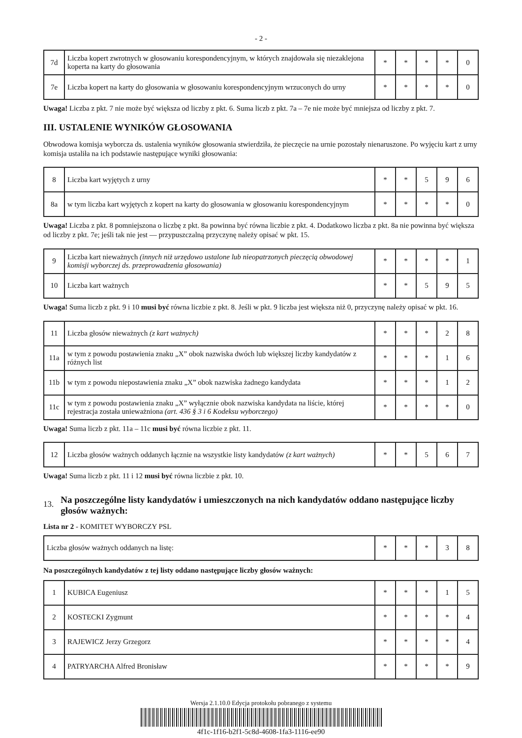- 2 -
| 7d | Liczba kopert zwrotnych w głosowaniu korespondencyjnym, w których znajdowała się niezaklejona koperta na karty do głosowania | * | * | * | * | 0 |
| 7e | Liczba kopert na karty do głosowania w głosowaniu korespondencyjnym wrzuconych do urny | * | * | * | * | 0 |
Uwaga! Liczba z pkt. 7 nie może być większa od liczby z pkt. 6. Suma liczb z pkt. 7a – 7e nie może być mniejsza od liczby z pkt. 7.
III. USTALENIE WYNIKÓW GŁOSOWANIA
Obwodowa komisja wyborcza ds. ustalenia wyników głosowania stwierdziła, że pieczęcie na urnie pozostały nienaruszone. Po wyjęciu kart z urny komisja ustaliła na ich podstawie następujące wyniki głosowania:
| 8 | Liczba kart wyjętych z urny | * | * | 5 | 9 | 6 |
| 8a | w tym liczba kart wyjętych z kopert na karty do głosowania w głosowaniu korespondencyjnym | * | * | * | * | 0 |
Uwaga! Liczba z pkt. 8 pomniejszona o liczbę z pkt. 8a powinna być równa liczbie z pkt. 4. Dodatkowo liczba z pkt. 8a nie powinna być większa od liczby z pkt. 7e; jeśli tak nie jest — przypuszczalną przyczynę należy opisać w pkt. 15.
| 9 | Liczba kart nieważnych (innych niż urzędowo ustalone lub nieopatrzonych pieczęcią obwodowej komisji wyborczej ds. przeprowadzenia głosowania) | * | * | * | * | 1 |
| 10 | Liczba kart ważnych | * | * | 5 | 9 | 5 |
Uwaga! Suma liczb z pkt. 9 i 10 musi być równa liczbie z pkt. 8. Jeśli w pkt. 9 liczba jest większa niż 0, przyczynę należy opisać w pkt. 16.
| 11 | Liczba głosów nieważnych (z kart ważnych) | * | * | * | 2 | 8 |
| 11a | w tym z powodu postawienia znaku „X” obok nazwiska dwóch lub większej liczby kandydatów z różnych list | * | * | * | 1 | 6 |
| 11b | w tym z powodu niepostawienia znaku „X” obok nazwiska żadnego kandydata | * | * | * | 1 | 2 |
| 11c | w tym z powodu postawienia znaku „X” wyłącznie obok nazwiska kandydata na liście, której rejestracja została unieważniona (art. 436 § 3 i 6 Kodeksu wyborczego) | * | * | * | * | 0 |
Uwaga! Suma liczb z pkt. 11a – 11c musi być równa liczbie z pkt. 11.
| 12 | Liczba głosów ważnych oddanych łącznie na wszystkie listy kandydatów (z kart ważnych) | * | * | 5 | 6 | 7 |
Uwaga! Suma liczb z pkt. 11 i 12 musi być równa liczbie z pkt. 10.
13. Na poszczególne listy kandydatów i umieszczonych na nich kandydatów oddano następujące liczby głosów ważnych:
Lista nr 2 - KOMITET WYBORCZY PSL
| Liczba głosów ważnych oddanych na listę: | * | * | * | 3 | 8 |
Na poszczególnych kandydatów z tej listy oddano następujące liczby głosów ważnych:
| 1 | KUBICA Eugeniusz | * | * | * | 1 | 5 |
| 2 | KOSTECKI Zygmunt | * | * | * | * | 4 |
| 3 | RAJEWICZ Jerzy Grzegorz | * | * | * | * | 4 |
| 4 | PATRYARCHA Alfred Bronisław | * | * | * | * | 9 |
Wersja 2.1.10.0 Edycja protokołu pobranego z systemu
4f1c-1f16-b2f1-5c8d-4608-1fa3-1116-ee90